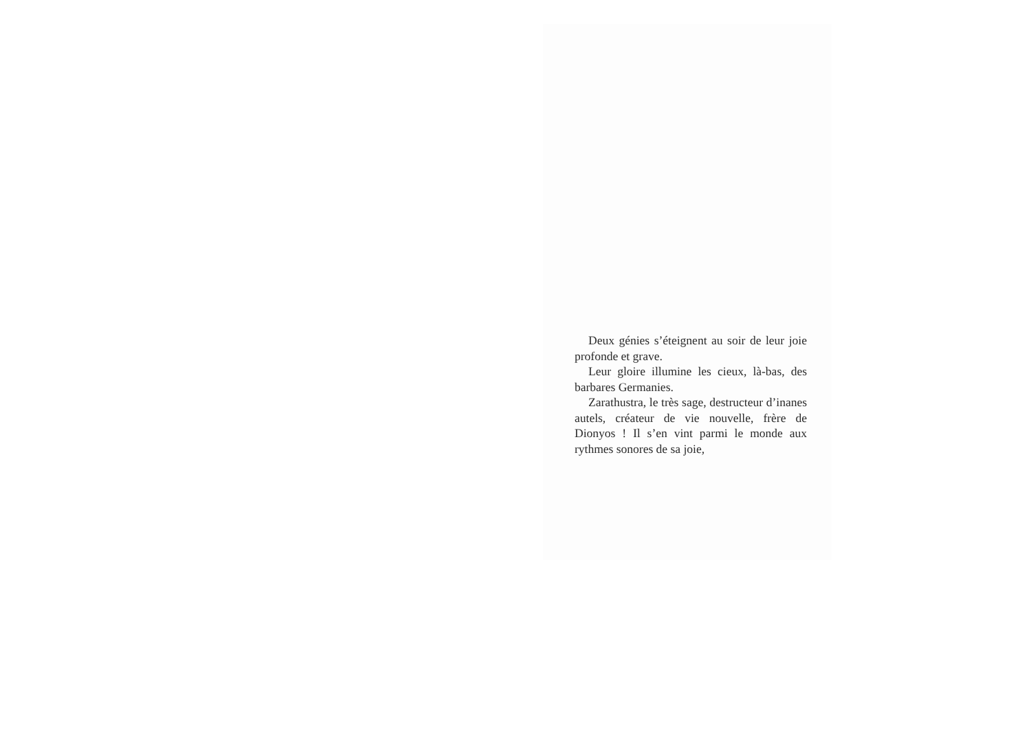Deux génies s’éteignent au soir de leur joie profonde et grave.
Leur gloire illumine les cieux, là-bas, des barbares Germanies.
Zarathustra, le très sage, destructeur d’inanes autels, créateur de vie nouvelle, frère de Dionyos ! Il s’en vint parmi le monde aux rythmes sonores de sa joie,